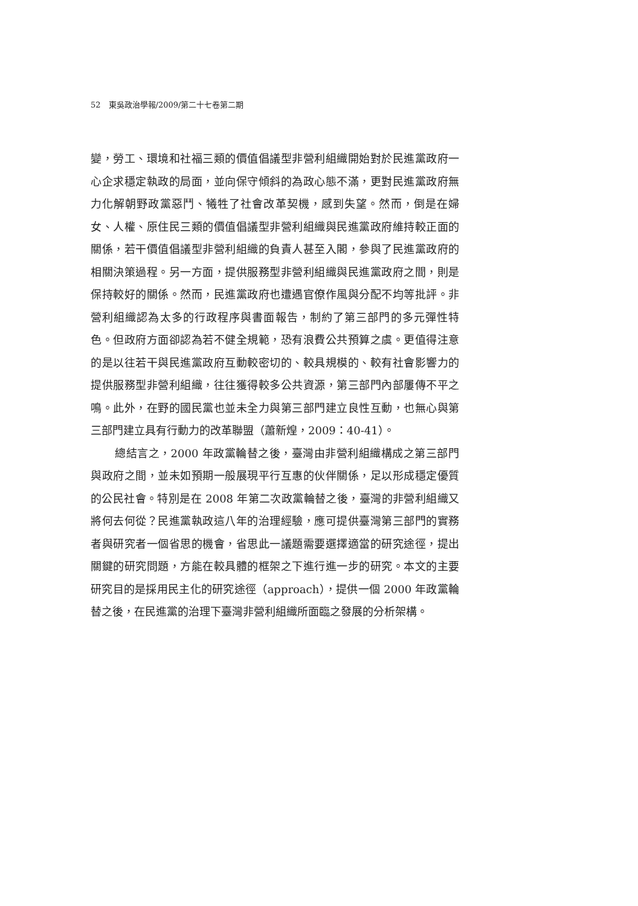52　東吳政治學報/2009/第二十七卷第二期
變，勞工、環境和社福三類的價值倡議型非營利組織開始對於民進黨政府一心企求穩定執政的局面，並向保守傾斜的為政心態不滿，更對民進黨政府無力化解朝野政黨惡鬥、犧牲了社會改革契機，感到失望。然而，倒是在婦女、人權、原住民三類的價值倡議型非營利組織與民進黨政府維持較正面的關係，若干價值倡議型非營利組織的負責人甚至入閣，參與了民進黨政府的相關決策過程。另一方面，提供服務型非營利組織與民進黨政府之間，則是保持較好的關係。然而，民進黨政府也遭遇官僚作風與分配不均等批評。非營利組織認為太多的行政程序與書面報告，制約了第三部門的多元彈性特色。但政府方面卻認為若不健全規範，恐有浪費公共預算之虞。更值得注意的是以往若干與民進黨政府互動較密切的、較具規模的、較有社會影響力的提供服務型非營利組織，往往獲得較多公共資源，第三部門內部屢傳不平之鳴。此外，在野的國民黨也並未全力與第三部門建立良性互動，也無心與第三部門建立具有行動力的改革聯盟（蕭新煌，2009：40-41）。
總結言之，2000 年政黨輪替之後，臺灣由非營利組織構成之第三部門與政府之間，並未如預期一般展現平行互惠的伙伴關係，足以形成穩定優質的公民社會。特別是在 2008 年第二次政黨輪替之後，臺灣的非營利組織又將何去何從？民進黨執政這八年的治理經驗，應可提供臺灣第三部門的實務者與研究者一個省思的機會，省思此一議題需要選擇適當的研究途徑，提出關鍵的研究問題，方能在較具體的框架之下進行進一步的研究。本文的主要研究目的是採用民主化的研究途徑（approach），提供一個 2000 年政黨輪替之後，在民進黨的治理下臺灣非營利組織所面臨之發展的分析架構。